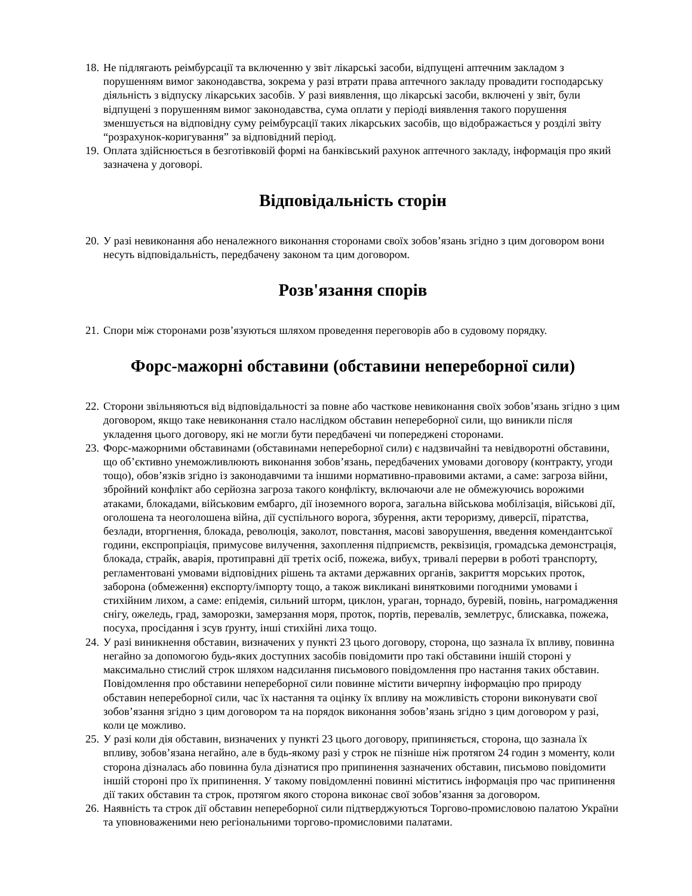18. Не підлягають реімбурсації та включенню у звіт лікарські засоби, відпущені аптечним закладом з порушенням вимог законодавства, зокрема у разі втрати права аптечного закладу провадити господарську діяльність з відпуску лікарських засобів. У разі виявлення, що лікарські засоби, включені у звіт, були відпущені з порушенням вимог законодавства, сума оплати у періоді виявлення такого порушення зменшується на відповідну суму реімбурсації таких лікарських засобів, що відображається у розділі звіту “розрахунок-коригування” за відповідний період.
19. Оплата здійснюється в безготівковій формі на банківський рахунок аптечного закладу, інформація про який зазначена у договорі.
Відповідальність сторін
20. У разі невиконання або неналежного виконання сторонами своїх зобов’язань згідно з цим договором вони несуть відповідальність, передбачену законом та цим договором.
Розв'язання спорів
21. Спори між сторонами розв’язуються шляхом проведення переговорів або в судовому порядку.
Форс-мажорні обставини (обставини непереборної сили)
22. Сторони звільняються від відповідальності за повне або часткове невиконання своїх зобов’язань згідно з цим договором, якщо таке невиконання стало наслідком обставин непереборної сили, що виникли після укладення цього договору, які не могли бути передбачені чи попереджені сторонами.
23. Форс-мажорними обставинами (обставинами непереборної сили) є надзвичайні та невідворотні обставини, що об’єктивно унеможливлюють виконання зобов’язань, передбачених умовами договору (контракту, угоди тощо), обов’язків згідно із законодавчими та іншими нормативно-правовими актами, а саме: загроза війни, збройний конфлікт або серйозна загроза такого конфлікту, включаючи але не обмежуючись ворожими атаками, блокадами, військовим ембарго, дії іноземного ворога, загальна військова мобілізація, військові дії, оголошена та неоголошена війна, дії суспільного ворога, збурення, акти тероризму, диверсії, піратства, безлади, вторгнення, блокада, революція, заколот, повстання, масові заворушення, введення комендантської години, експропріація, примусове вилучення, захоплення підприємств, реквізиція, громадська демонстрація, блокада, страйк, аварія, протиправні дії третіх осіб, пожежа, вибух, тривалі перерви в роботі транспорту, регламентовані умовами відповідних рішень та актами державних органів, закриття морських проток, заборона (обмеження) експорту/імпорту тощо, а також викликані винятковими погодними умовами і стихійним лихом, а саме: епідемія, сильний шторм, циклон, ураган, торнадо, буревій, повінь, нагромадження снігу, ожеледь, град, заморозки, замерзання моря, проток, портів, перевалів, землетрус, блискавка, пожежа, посуха, просідання і зсув ґрунту, інші стихійні лиха тощо.
24. У разі виникнення обставин, визначених у пункті 23 цього договору, сторона, що зазнала їх впливу, повинна негайно за допомогою будь-яких доступних засобів повідомити про такі обставини іншій стороні у максимально стислий строк шляхом надсилання письмового повідомлення про настання таких обставин. Повідомлення про обставини непереборної сили повинне містити вичерпну інформацію про природу обставин непереборної сили, час їх настання та оцінку їх впливу на можливість сторони виконувати свої зобов’язання згідно з цим договором та на порядок виконання зобов’язань згідно з цим договором у разі, коли це можливо.
25. У разі коли дія обставин, визначених у пункті 23 цього договору, припиняється, сторона, що зазнала їх впливу, зобов’язана негайно, але в будь-якому разі у строк не пізніше ніж протягом 24 годин з моменту, коли сторона дізналась або повинна була дізнатися про припинення зазначених обставин, письмово повідомити іншій стороні про їх припинення. У такому повідомленні повинні міститись інформація про час припинення дії таких обставин та строк, протягом якого сторона виконає свої зобов’язання за договором.
26. Наявність та строк дії обставин непереборної сили підтверджуються Торгово-промисловою палатою України та уповноваженими нею регіональними торгово-промисловими палатами.